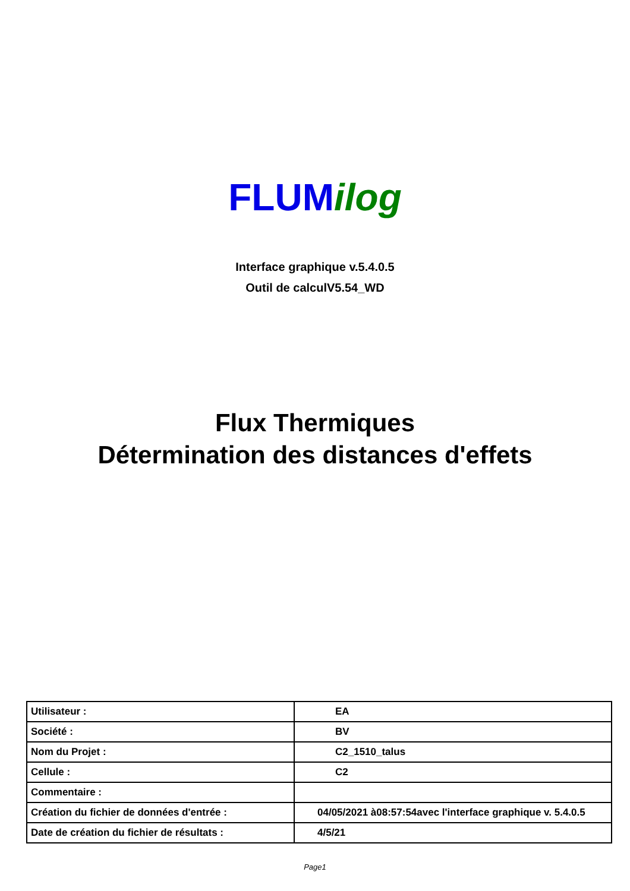FLUM ilog
Interface graphique v.5.4.0.5
Outil de calculV5.54_WD
Flux Thermiques
Détermination des distances d'effets
| Utilisateur : | EA |
| Société : | BV |
| Nom du Projet : | C2_1510_talus |
| Cellule : | C2 |
| Commentaire : | |
| Création du fichier de données d'entrée : | 04/05/2021 à08:57:54avec l'interface graphique v. 5.4.0.5 |
| Date de création du fichier de résultats : | 4/5/21 |
Page1